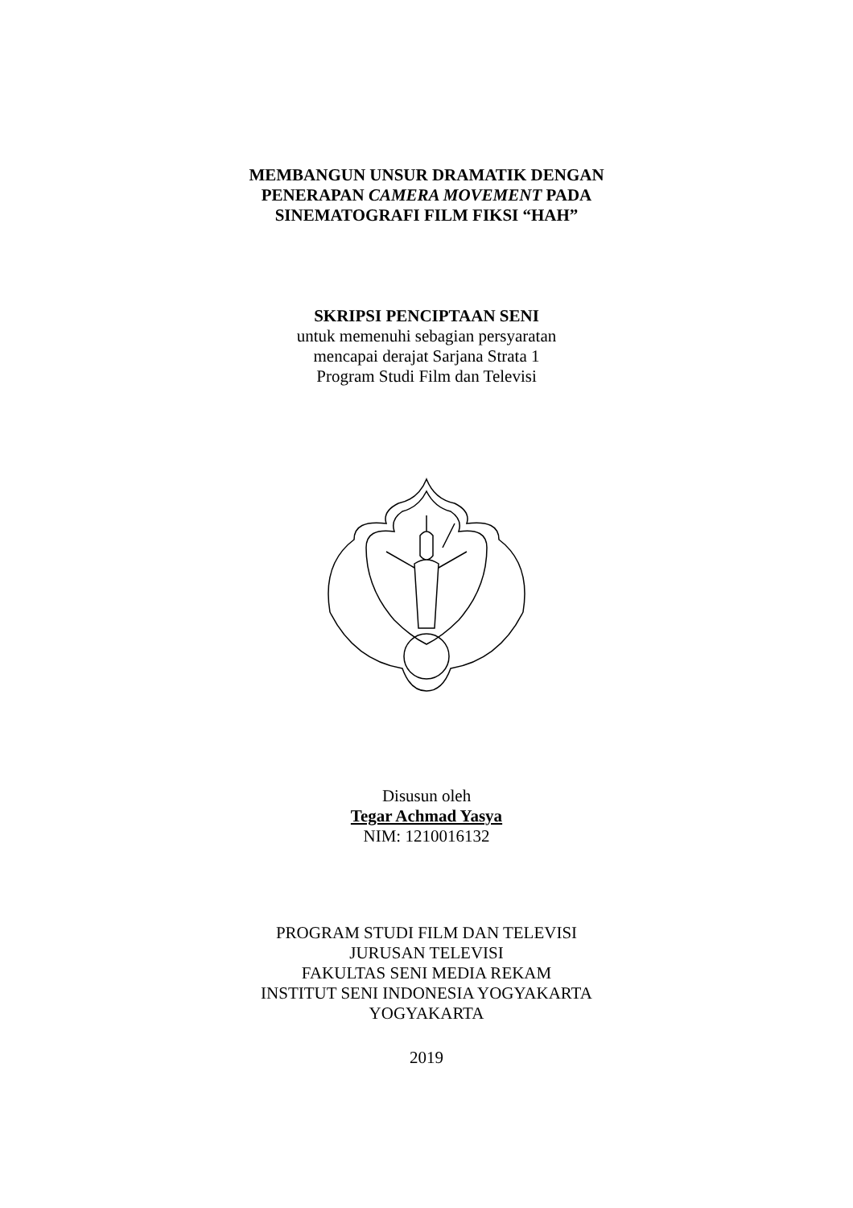MEMBANGUN UNSUR DRAMATIK DENGAN
PENERAPAN CAMERA MOVEMENT PADA
SINEMATOGRAFI FILM FIKSI “HAH”
SKRIPSI PENCIPTAAN SENI
untuk memenuhi sebagian persyaratan
mencapai derajat Sarjana Strata 1
Program Studi Film dan Televisi
Disusun oleh
Tegar Achmad Yasya
NIM: 1210016132
PROGRAM STUDI FILM DAN TELEVISI
JURUSAN TELEVISI
FAKULTAS SENI MEDIA REKAM
INSTITUT SENI INDONESIA YOGYAKARTA
YOGYAKARTA
2019